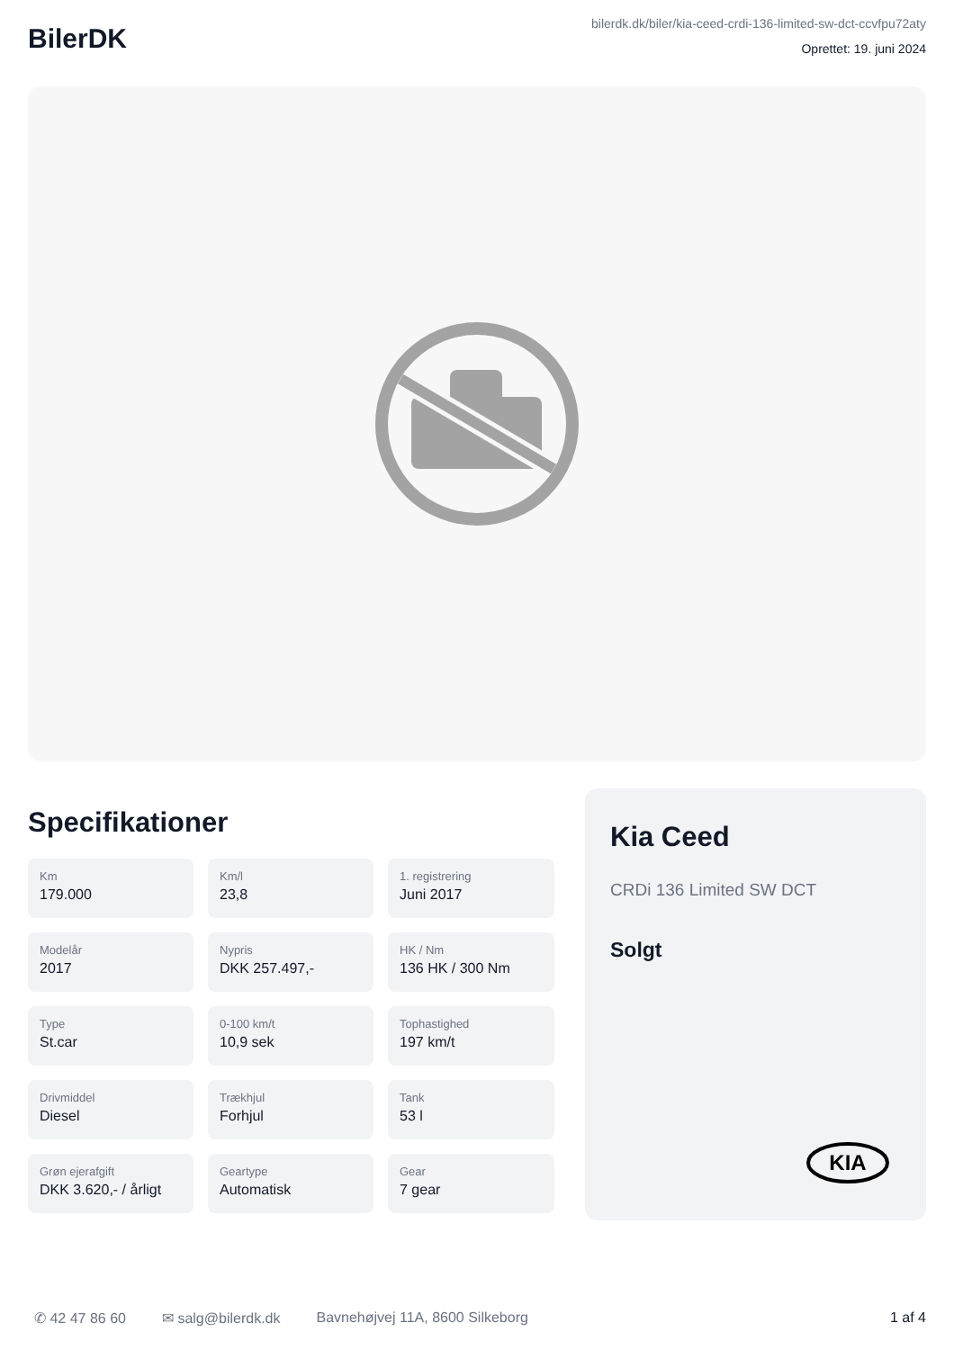BilerDK
bilerdk.dk/biler/kia-ceed-crdi-136-limited-sw-dct-ccvfpu72aty
Oprettet: 19. juni 2024
Specifikationer
Km
179.000
Km/l
23,8
1. registrering
Juni 2017
Modelår
2017
Nypris
DKK 257.497,-
HK / Nm
136 HK / 300 Nm
Type
St.car
0-100 km/t
10,9 sek
Tophastighed
197 km/t
Drivmiddel
Diesel
Trækhjul
Forhjul
Tank
53 l
Grøn ejerafgift
DKK 3.620,- / årligt
Geartype
Automatisk
Gear
7 gear
Kia Ceed
CRDi 136 Limited SW DCT
Solgt
KIA
✆ 42 47 86 60 ✉ salg@bilerdk.dk Bavnehøjvej 11A, 8600 Silkeborg 1 af 4